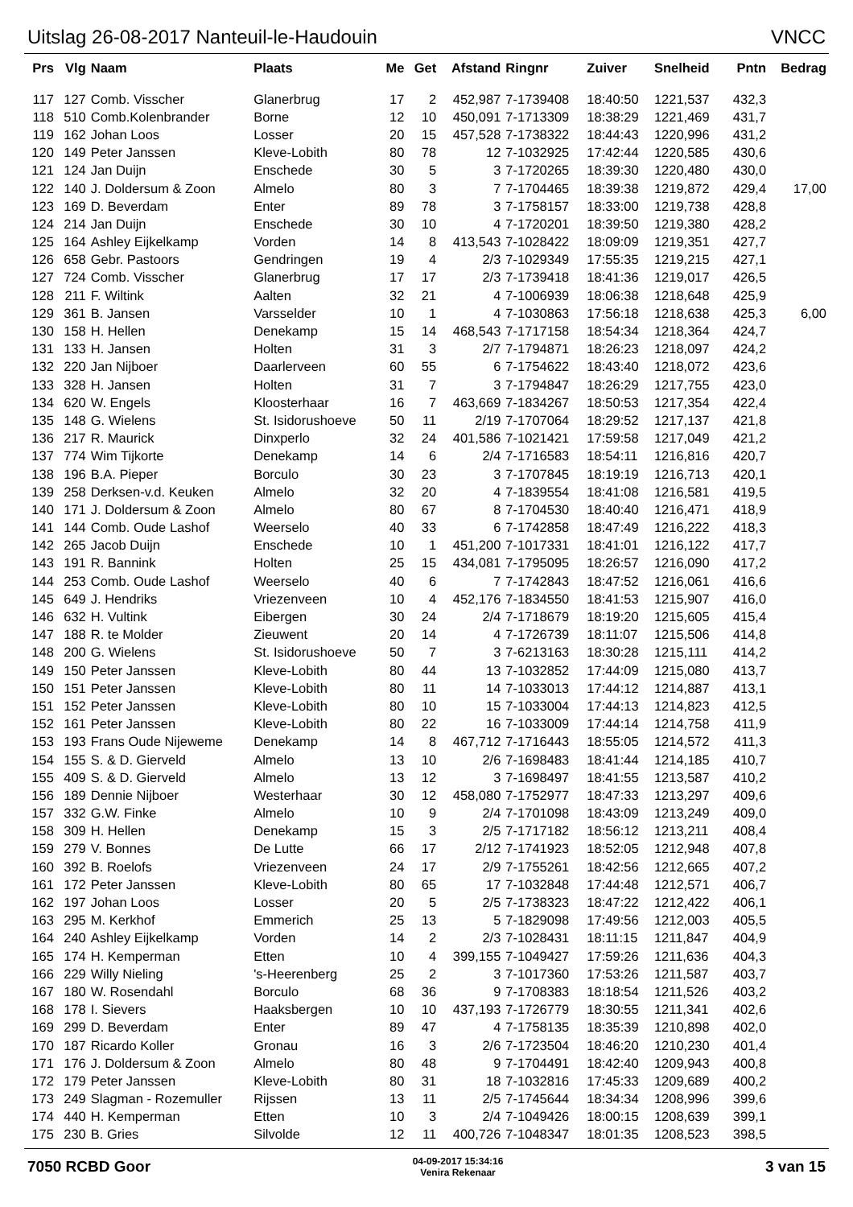Uitslag 26-08-2017 Nanteuil-le-Haudouin VNCC
| Prs | Vlg | Naam | Plaats | Me | Get | Afstand | Ringnr | Zuiver | Snelheid | Pntn | Bedrag |
| --- | --- | --- | --- | --- | --- | --- | --- | --- | --- | --- | --- |
| 117 | 127 | Comb. Visscher | Glanerbrug | 17 | 2 | 452,987 | 7-1739408 | 18:40:50 | 1221,537 | 432,3 | |
| 118 | 510 | Comb.Kolenbrander | Borne | 12 | 10 | 450,091 | 7-1713309 | 18:38:29 | 1221,469 | 431,7 | |
| 119 | 162 | Johan Loos | Losser | 20 | 15 | 457,528 | 7-1738322 | 18:44:43 | 1220,996 | 431,2 | |
| 120 | 149 | Peter Janssen | Kleve-Lobith | 80 | 78 | 12 | 7-1032925 | 17:42:44 | 1220,585 | 430,6 | |
| 121 | 124 | Jan Duijn | Enschede | 30 | 5 | 3 | 7-1720265 | 18:39:30 | 1220,480 | 430,0 | |
| 122 | 140 | J. Doldersum & Zoon | Almelo | 80 | 3 | 7 | 7-1704465 | 18:39:38 | 1219,872 | 429,4 | 17,00 |
| 123 | 169 | D. Beverdam | Enter | 89 | 78 | 3 | 7-1758157 | 18:33:00 | 1219,738 | 428,8 | |
| 124 | 214 | Jan Duijn | Enschede | 30 | 10 | 4 | 7-1720201 | 18:39:50 | 1219,380 | 428,2 | |
| 125 | 164 | Ashley Eijkelkamp | Vorden | 14 | 8 | 413,543 | 7-1028422 | 18:09:09 | 1219,351 | 427,7 | |
| 126 | 658 | Gebr. Pastoors | Gendringen | 19 | 4 | 2/3 | 7-1029349 | 17:55:35 | 1219,215 | 427,1 | |
| 127 | 724 | Comb. Visscher | Glanerbrug | 17 | 17 | 2/3 | 7-1739418 | 18:41:36 | 1219,017 | 426,5 | |
| 128 | 211 | F. Wiltink | Aalten | 32 | 21 | 4 | 7-1006939 | 18:06:38 | 1218,648 | 425,9 | |
| 129 | 361 | B. Jansen | Varsselder | 10 | 1 | 4 | 7-1030863 | 17:56:18 | 1218,638 | 425,3 | 6,00 |
| 130 | 158 | H. Hellen | Denekamp | 15 | 14 | 468,543 | 7-1717158 | 18:54:34 | 1218,364 | 424,7 | |
| 131 | 133 | H. Jansen | Holten | 31 | 3 | 2/7 | 7-1794871 | 18:26:23 | 1218,097 | 424,2 | |
| 132 | 220 | Jan Nijboer | Daarlerveen | 60 | 55 | 6 | 7-1754622 | 18:43:40 | 1218,072 | 423,6 | |
| 133 | 328 | H. Jansen | Holten | 31 | 7 | 3 | 7-1794847 | 18:26:29 | 1217,755 | 423,0 | |
| 134 | 620 | W. Engels | Kloosterhaar | 16 | 7 | 463,669 | 7-1834267 | 18:50:53 | 1217,354 | 422,4 | |
| 135 | 148 | G. Wielens | St. Isidorushoeve | 50 | 11 | 2/19 | 7-1707064 | 18:29:52 | 1217,137 | 421,8 | |
| 136 | 217 | R. Maurick | Dinxperlo | 32 | 24 | 401,586 | 7-1021421 | 17:59:58 | 1217,049 | 421,2 | |
| 137 | 774 | Wim Tijkorte | Denekamp | 14 | 6 | 2/4 | 7-1716583 | 18:54:11 | 1216,816 | 420,7 | |
| 138 | 196 | B.A. Pieper | Borculo | 30 | 23 | 3 | 7-1707845 | 18:19:19 | 1216,713 | 420,1 | |
| 139 | 258 | Derksen-v.d. Keuken | Almelo | 32 | 20 | 4 | 7-1839554 | 18:41:08 | 1216,581 | 419,5 | |
| 140 | 171 | J. Doldersum & Zoon | Almelo | 80 | 67 | 8 | 7-1704530 | 18:40:40 | 1216,471 | 418,9 | |
| 141 | 144 | Comb. Oude Lashof | Weerselo | 40 | 33 | 6 | 7-1742858 | 18:47:49 | 1216,222 | 418,3 | |
| 142 | 265 | Jacob Duijn | Enschede | 10 | 1 | 451,200 | 7-1017331 | 18:41:01 | 1216,122 | 417,7 | |
| 143 | 191 | R. Bannink | Holten | 25 | 15 | 434,081 | 7-1795095 | 18:26:57 | 1216,090 | 417,2 | |
| 144 | 253 | Comb. Oude Lashof | Weerselo | 40 | 6 | 7 | 7-1742843 | 18:47:52 | 1216,061 | 416,6 | |
| 145 | 649 | J. Hendriks | Vriezenveen | 10 | 4 | 452,176 | 7-1834550 | 18:41:53 | 1215,907 | 416,0 | |
| 146 | 632 | H. Vultink | Eibergen | 30 | 24 | 2/4 | 7-1718679 | 18:19:20 | 1215,605 | 415,4 | |
| 147 | 188 | R. te Molder | Zieuwent | 20 | 14 | 4 | 7-1726739 | 18:11:07 | 1215,506 | 414,8 | |
| 148 | 200 | G. Wielens | St. Isidorushoeve | 50 | 7 | 3 | 7-6213163 | 18:30:28 | 1215,111 | 414,2 | |
| 149 | 150 | Peter Janssen | Kleve-Lobith | 80 | 44 | 13 | 7-1032852 | 17:44:09 | 1215,080 | 413,7 | |
| 150 | 151 | Peter Janssen | Kleve-Lobith | 80 | 11 | 14 | 7-1033013 | 17:44:12 | 1214,887 | 413,1 | |
| 151 | 152 | Peter Janssen | Kleve-Lobith | 80 | 10 | 15 | 7-1033004 | 17:44:13 | 1214,823 | 412,5 | |
| 152 | 161 | Peter Janssen | Kleve-Lobith | 80 | 22 | 16 | 7-1033009 | 17:44:14 | 1214,758 | 411,9 | |
| 153 | 193 | Frans Oude Nijeweme | Denekamp | 14 | 8 | 467,712 | 7-1716443 | 18:55:05 | 1214,572 | 411,3 | |
| 154 | 155 | S. & D. Gierveld | Almelo | 13 | 10 | 2/6 | 7-1698483 | 18:41:44 | 1214,185 | 410,7 | |
| 155 | 409 | S. & D. Gierveld | Almelo | 13 | 12 | 3 | 7-1698497 | 18:41:55 | 1213,587 | 410,2 | |
| 156 | 189 | Dennie Nijboer | Westerhaar | 30 | 12 | 458,080 | 7-1752977 | 18:47:33 | 1213,297 | 409,6 | |
| 157 | 332 | G.W. Finke | Almelo | 10 | 9 | 2/4 | 7-1701098 | 18:43:09 | 1213,249 | 409,0 | |
| 158 | 309 | H. Hellen | Denekamp | 15 | 3 | 2/5 | 7-1717182 | 18:56:12 | 1213,211 | 408,4 | |
| 159 | 279 | V. Bonnes | De Lutte | 66 | 17 | 2/12 | 7-1741923 | 18:52:05 | 1212,948 | 407,8 | |
| 160 | 392 | B. Roelofs | Vriezenveen | 24 | 17 | 2/9 | 7-1755261 | 18:42:56 | 1212,665 | 407,2 | |
| 161 | 172 | Peter Janssen | Kleve-Lobith | 80 | 65 | 17 | 7-1032848 | 17:44:48 | 1212,571 | 406,7 | |
| 162 | 197 | Johan Loos | Losser | 20 | 5 | 2/5 | 7-1738323 | 18:47:22 | 1212,422 | 406,1 | |
| 163 | 295 | M. Kerkhof | Emmerich | 25 | 13 | 5 | 7-1829098 | 17:49:56 | 1212,003 | 405,5 | |
| 164 | 240 | Ashley Eijkelkamp | Vorden | 14 | 2 | 2/3 | 7-1028431 | 18:11:15 | 1211,847 | 404,9 | |
| 165 | 174 | H. Kemperman | Etten | 10 | 4 | 399,155 | 7-1049427 | 17:59:26 | 1211,636 | 404,3 | |
| 166 | 229 | Willy Nieling | 's-Heerenberg | 25 | 2 | 3 | 7-1017360 | 17:53:26 | 1211,587 | 403,7 | |
| 167 | 180 | W. Rosendahl | Borculo | 68 | 36 | 9 | 7-1708383 | 18:18:54 | 1211,526 | 403,2 | |
| 168 | 178 | I. Sievers | Haaksbergen | 10 | 10 | 437,193 | 7-1726779 | 18:30:55 | 1211,341 | 402,6 | |
| 169 | 299 | D. Beverdam | Enter | 89 | 47 | 4 | 7-1758135 | 18:35:39 | 1210,898 | 402,0 | |
| 170 | 187 | Ricardo Koller | Gronau | 16 | 3 | 2/6 | 7-1723504 | 18:46:20 | 1210,230 | 401,4 | |
| 171 | 176 | J. Doldersum & Zoon | Almelo | 80 | 48 | 9 | 7-1704491 | 18:42:40 | 1209,943 | 400,8 | |
| 172 | 179 | Peter Janssen | Kleve-Lobith | 80 | 31 | 18 | 7-1032816 | 17:45:33 | 1209,689 | 400,2 | |
| 173 | 249 | Slagman - Rozemuller | Rijssen | 13 | 11 | 2/5 | 7-1745644 | 18:34:34 | 1208,996 | 399,6 | |
| 174 | 440 | H. Kemperman | Etten | 10 | 3 | 2/4 | 7-1049426 | 18:00:15 | 1208,639 | 399,1 | |
| 175 | 230 | B. Gries | Silvolde | 12 | 11 | 400,726 | 7-1048347 | 18:01:35 | 1208,523 | 398,5 | |
7050 RCBD Goor
04-09-2017 15:34:16
Venira Rekenaar
3 van 15